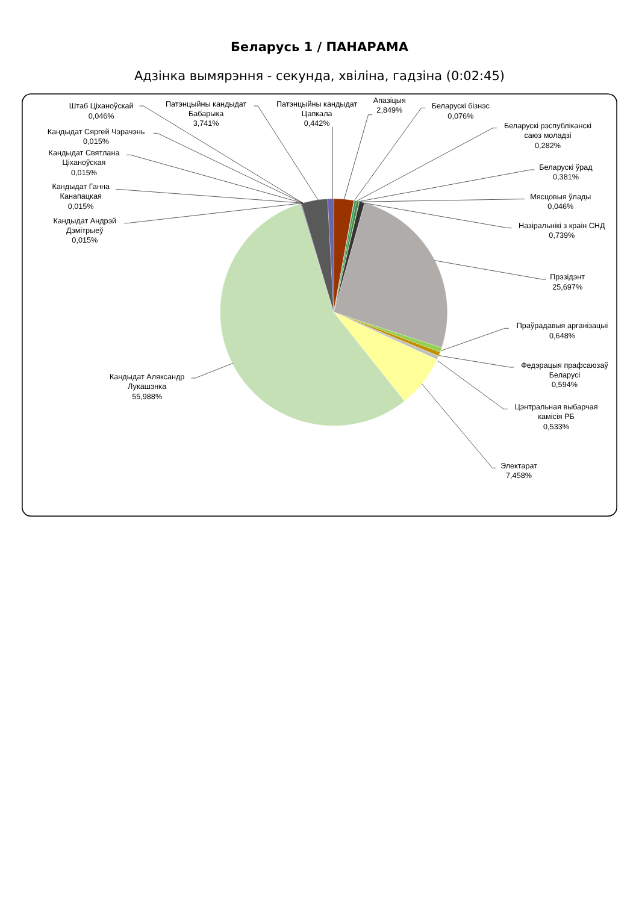Беларусь 1 / ПАНАРАМА
Адзінка вымярэння - секунда, хвіліна, гадзіна (0:02:45)
Штаб Ціханоўскай
0,046%
Кандыдат Сяргей Чэрачэнь
0,015%
Кандыдат Святлана
Ціханоўская
0,015%
Кандыдат Ганна
Канапацкая
0,015%
Кандыдат Андрэй
Дзмітрыеў
0,015%
Патэнцыйны кандыдат
Бабарыка
3,741%
Патэнцыйны кандыдат
Цапкала
0,442%
Апазіцыя
2,849%
Беларускі бізнэс
0,076%
Беларускі рэспубліканскі
саюз моладзі
0,282%
Беларускі ўрад
0,381%
Мясцовыя ўлады
0,046%
Назіральнікі з краін СНД
0,739%
Прэзідэнт
25,697%
Праўрадавыя арганізацыі
0,648%
Федэрацыя прафсаюзаў
Беларусі
0,594%
Цэнтральная выбарчая
камісія РБ
0,533%
Электарат
7,458%
Кандыдат Аляксандр
Лукашэнка
55,988%